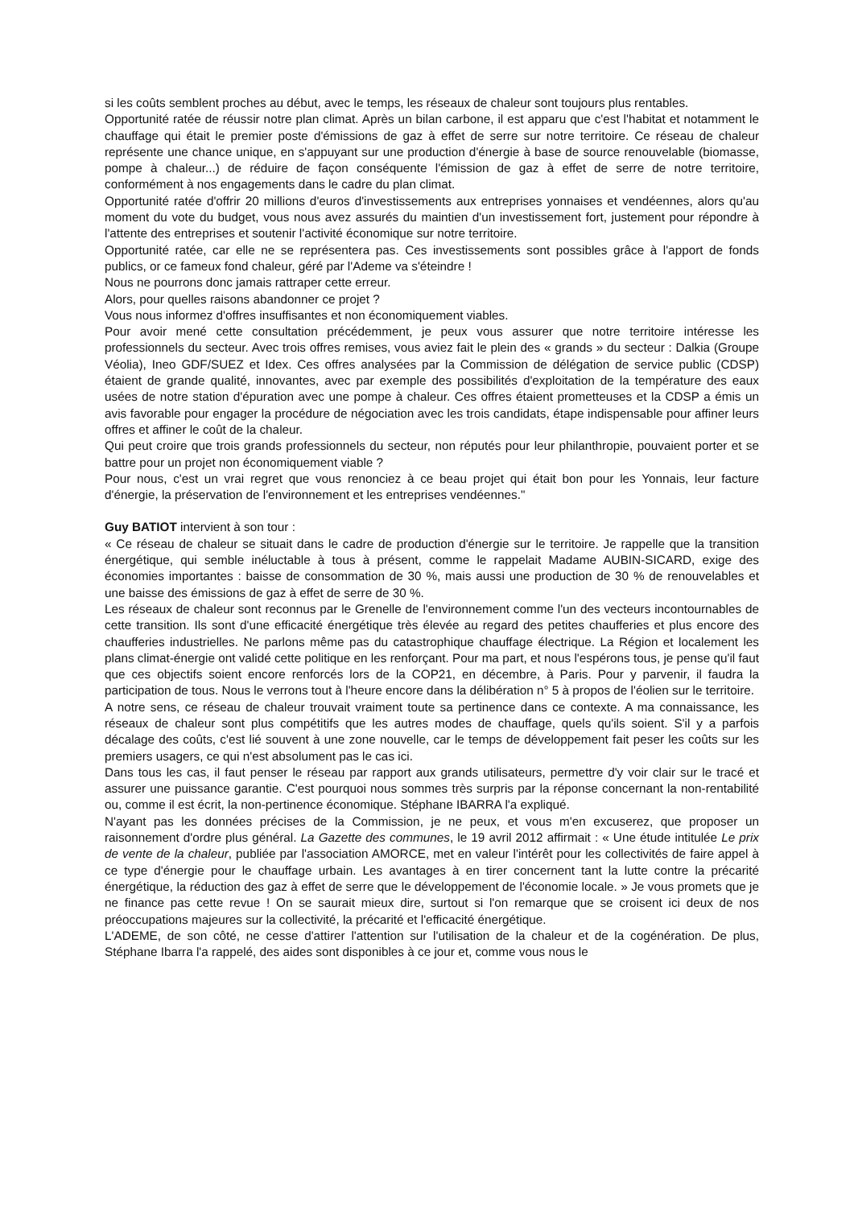si les coûts semblent proches au début, avec le temps, les réseaux de chaleur sont toujours plus rentables.
Opportunité ratée de réussir notre plan climat. Après un bilan carbone, il est apparu que c'est l'habitat et notamment le chauffage qui était le premier poste d'émissions de gaz à effet de serre sur notre territoire. Ce réseau de chaleur représente une chance unique, en s'appuyant sur une production d'énergie à base de source renouvelable (biomasse, pompe à chaleur...) de réduire de façon conséquente l'émission de gaz à effet de serre de notre territoire, conformément à nos engagements dans le cadre du plan climat.
Opportunité ratée d'offrir 20 millions d'euros d'investissements aux entreprises yonnaises et vendéennes, alors qu'au moment du vote du budget, vous nous avez assurés du maintien d'un investissement fort, justement pour répondre à l'attente des entreprises et soutenir l'activité économique sur notre territoire.
Opportunité ratée, car elle ne se représentera pas. Ces investissements sont possibles grâce à l'apport de fonds publics, or ce fameux fond chaleur, géré par l'Ademe va s'éteindre !
Nous ne pourrons donc jamais rattraper cette erreur.
Alors, pour quelles raisons abandonner ce projet ?
Vous nous informez d'offres insuffisantes et non économiquement viables.
Pour avoir mené cette consultation précédemment, je peux vous assurer que notre territoire intéresse les professionnels du secteur. Avec trois offres remises, vous aviez fait le plein des « grands » du secteur : Dalkia (Groupe Véolia), Ineo GDF/SUEZ et Idex. Ces offres analysées par la Commission de délégation de service public (CDSP) étaient de grande qualité, innovantes, avec par exemple des possibilités d'exploitation de la température des eaux usées de notre station d'épuration avec une pompe à chaleur. Ces offres étaient prometteuses et la CDSP a émis un avis favorable pour engager la procédure de négociation avec les trois candidats, étape indispensable pour affiner leurs offres et affiner le coût de la chaleur.
Qui peut croire que trois grands professionnels du secteur, non réputés pour leur philanthropie, pouvaient porter et se battre pour un projet non économiquement viable ?
Pour nous, c'est un vrai regret que vous renonciez à ce beau projet qui était bon pour les Yonnais, leur facture d'énergie, la préservation de l'environnement et les entreprises vendéennes."
Guy BATIOT intervient à son tour :
« Ce réseau de chaleur se situait dans le cadre de production d'énergie sur le territoire. Je rappelle que la transition énergétique, qui semble inéluctable à tous à présent, comme le rappelait Madame AUBIN-SICARD, exige des économies importantes : baisse de consommation de 30 %, mais aussi une production de 30 % de renouvelables et une baisse des émissions de gaz à effet de serre de 30 %.
Les réseaux de chaleur sont reconnus par le Grenelle de l'environnement comme l'un des vecteurs incontournables de cette transition. Ils sont d'une efficacité énergétique très élevée au regard des petites chaufferies et plus encore des chaufferies industrielles. Ne parlons même pas du catastrophique chauffage électrique. La Région et localement les plans climat-énergie ont validé cette politique en les renforçant. Pour ma part, et nous l'espérons tous, je pense qu'il faut que ces objectifs soient encore renforcés lors de la COP21, en décembre, à Paris. Pour y parvenir, il faudra la participation de tous. Nous le verrons tout à l'heure encore dans la délibération n° 5 à propos de l'éolien sur le territoire.
A notre sens, ce réseau de chaleur trouvait vraiment toute sa pertinence dans ce contexte. A ma connaissance, les réseaux de chaleur sont plus compétitifs que les autres modes de chauffage, quels qu'ils soient. S'il y a parfois décalage des coûts, c'est lié souvent à une zone nouvelle, car le temps de développement fait peser les coûts sur les premiers usagers, ce qui n'est absolument pas le cas ici.
Dans tous les cas, il faut penser le réseau par rapport aux grands utilisateurs, permettre d'y voir clair sur le tracé et assurer une puissance garantie. C'est pourquoi nous sommes très surpris par la réponse concernant la non-rentabilité ou, comme il est écrit, la non-pertinence économique. Stéphane IBARRA l'a expliqué.
N'ayant pas les données précises de la Commission, je ne peux, et vous m'en excuserez, que proposer un raisonnement d'ordre plus général. La Gazette des communes, le 19 avril 2012 affirmait : « Une étude intitulée Le prix de vente de la chaleur, publiée par l'association AMORCE, met en valeur l'intérêt pour les collectivités de faire appel à ce type d'énergie pour le chauffage urbain. Les avantages à en tirer concernent tant la lutte contre la précarité énergétique, la réduction des gaz à effet de serre que le développement de l'économie locale. » Je vous promets que je ne finance pas cette revue ! On se saurait mieux dire, surtout si l'on remarque que se croisent ici deux de nos préoccupations majeures sur la collectivité, la précarité et l'efficacité énergétique.
L'ADEME, de son côté, ne cesse d'attirer l'attention sur l'utilisation de la chaleur et de la cogénération. De plus, Stéphane Ibarra l'a rappelé, des aides sont disponibles à ce jour et, comme vous nous le